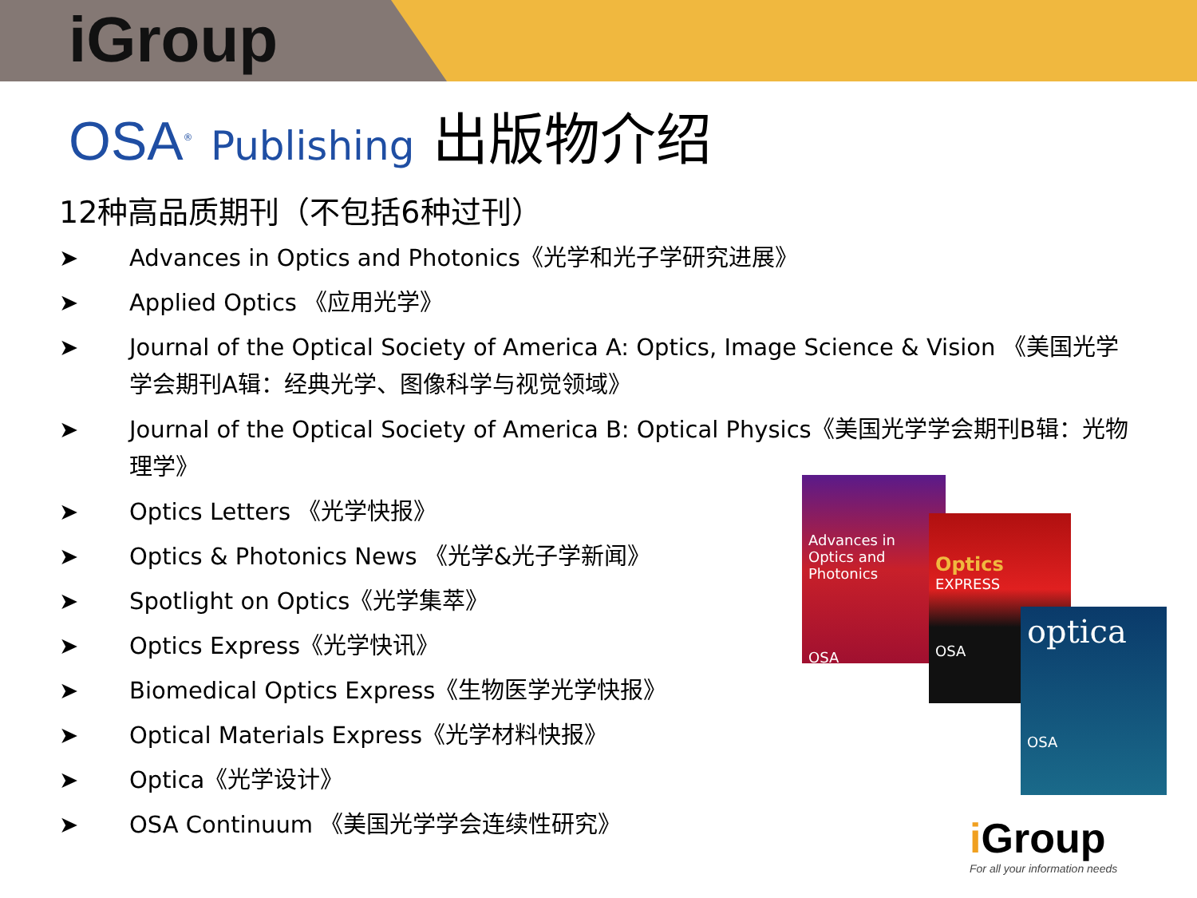iGroup
OSA<sup>®</sup> Publishing 出版物介绍
12种高品质期刊（不包括6种过刊）
➤ Advances in Optics and Photonics《光学和光子学研究进展》
➤ Applied Optics 《应用光学》
➤ Journal of the Optical Society of America A: Optics, Image Science & Vision 《美国光学学会期刊A辑：经典光学、图像科学与视觉领域》
➤ Journal of the Optical Society of America B: Optical Physics《美国光学学会期刊B辑：光物理学》
➤ Optics Letters 《光学快报》
➤ Optics & Photonics News 《光学&光子学新闻》
➤ Spotlight on Optics《光学集萃》
➤ Optics Express《光学快讯》
➤ Biomedical Optics Express《生物医学光学快报》
➤ Optical Materials Express《光学材料快报》
➤ Optica《光学设计》
➤ OSA Continuum 《美国光学学会连续性研究》
Advances in Optics and Photonics
OSA
Optics
EXPRESS
OSA
optica
OSA
i Group
For all your information needs